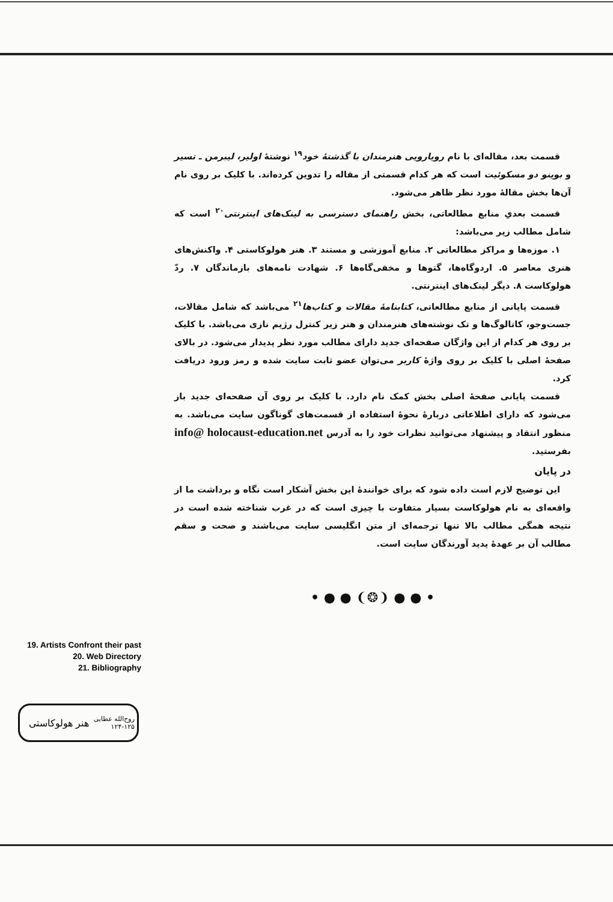قسمت بعد، مقاله‌ای با نام رویارویی هنرمندان با گذشتهٔ خود<sup>۱۹</sup> نوشتهٔ اولیر، لیبرمن ـ تسیر و بوینو دو مسکوئیت است که هر کدام قسمتی از مقاله را تدوین کرده‌اند. با کلیک بر روی نام آن‌ها بخش مقالهٔ مورد نظر ظاهر می‌شود.
قسمت بعدیِ منابع مطالعاتی، بخش راهنمای دسترسی به لینک‌های اینترنتی<sup>۲۰</sup> است که شامل مطالب زیر می‌باشد:
۱. موزه‌ها و مراکز مطالعاتی ۲. منابع آموزشی و مستند ۳. هنر هولوکاستی ۴. واکنش‌های هنری معاصر ۵. اردوگاه‌ها، گتوها و مخفی‌گاه‌ها ۶. شهادت نامه‌های بازماندگان ۷. ردّ هولوکاست ۸. دیگر لینک‌های اینترنتی.
قسمت پایانی از منابع مطالعاتی، کتابنامهٔ مقالات و کتاب‌ها<sup>۲۱</sup> می‌باشد که شامل مقالات، جست‌وجو، کاتالوگ‌ها و تک نوشته‌های هنرمندان و هنر زیر کنترل رژیم نازی می‌باشد. با کلیک بر روی هر کدام از این واژگان صفحه‌ای جدید دارای مطالب مورد نظر پدیدار می‌شود. در بالای صفحهٔ اصلی با کلیک بر روی واژهٔ کاربر می‌توان عضو ثابت سایت شده و رمز ورود دریافت کرد.
قسمت پایانی صفحهٔ اصلی بخش کمک نام دارد. با کلیک بر روی آن صفحه‌ای جدید باز می‌شود که دارای اطلاعاتی دربارهٔ نحوهٔ استفاده از قسمت‌های گوناگون سایت می‌باشد. به منظور انتقاد و پیشنهاد می‌توانید نظرات خود را به آدرس info@ holocaust-education.net بفرستید.
در پایان
این توضیح لازم است داده شود که برای خوانندهٔ این بخش آشکار است نگاه و برداشت ما از واقعه‌ای به نام هولوکاست بسیار متفاوت با چیزی است که در غرب شناخته شده است در نتیجه همگی مطالب بالا تنها ترجمه‌ای از متن انگلیسی سایت می‌باشند و صحت و سقم مطالب آن بر عهدهٔ پدید آورندگان سایت است.
• ● ● ❨❂❩ ● ● •
19. Artists Confront their past
20. Web Directory
21. Bibliography
روح‌الله عطایی
۱۲۴-۱۲۵
هنر هولوکاستی